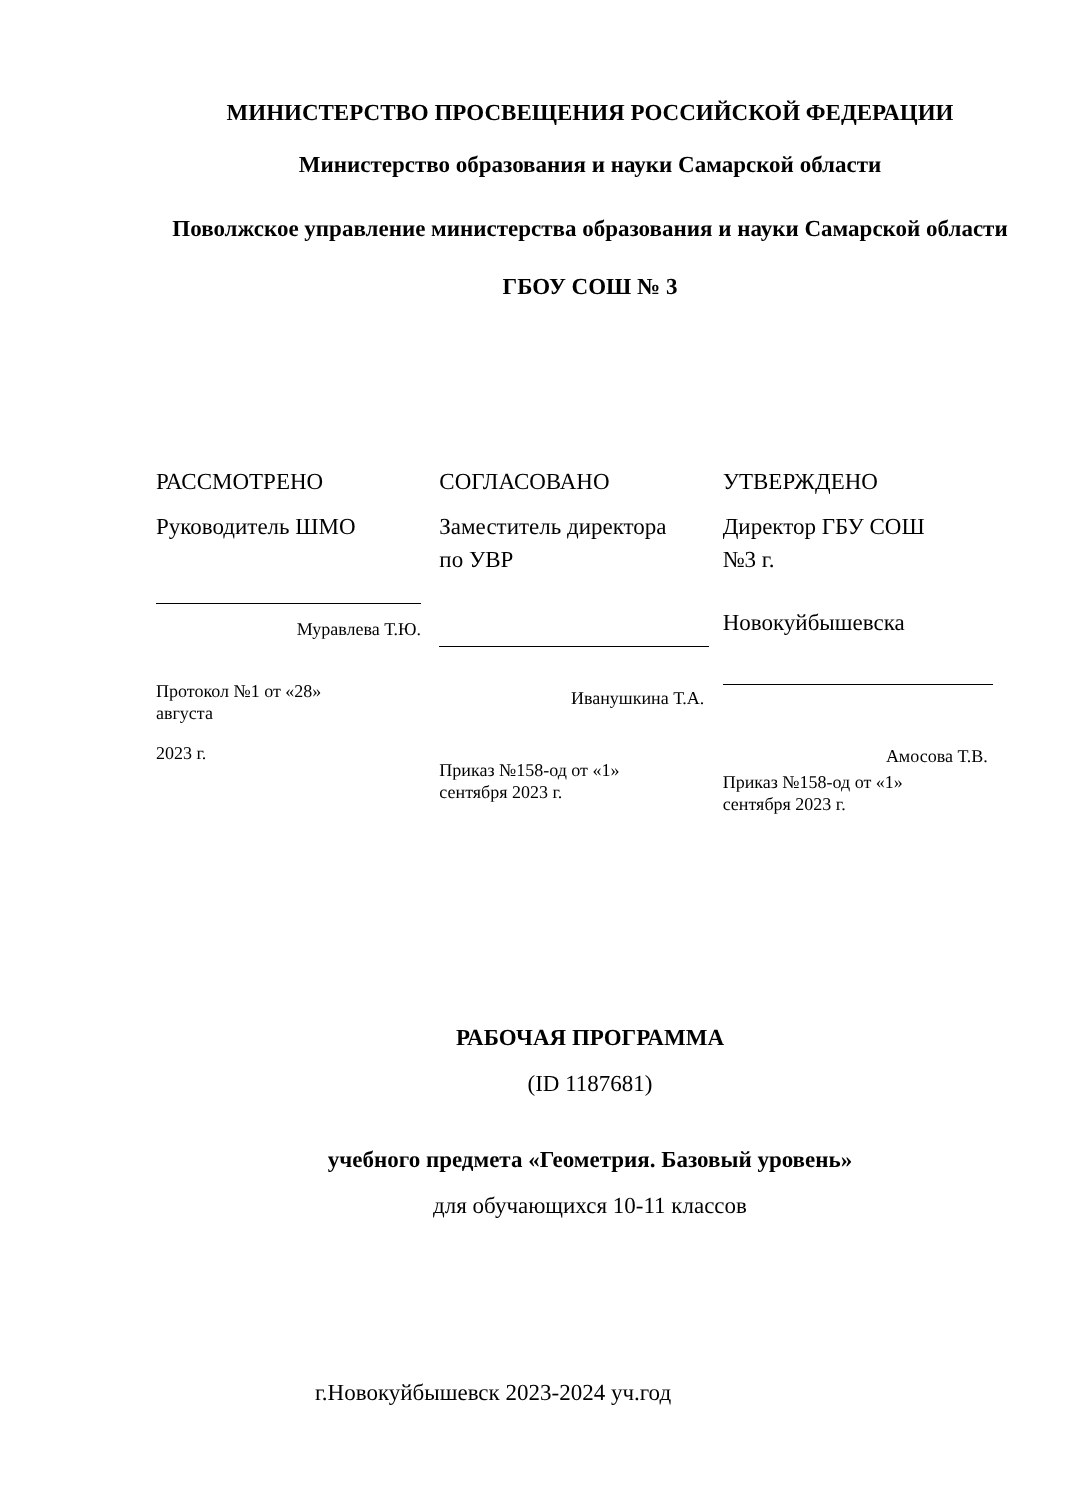МИНИСТЕРСТВО ПРОСВЕЩЕНИЯ РОССИЙСКОЙ ФЕДЕРАЦИИ
Министерство образования и науки Самарской области
Поволжское управление министерства образования и науки Самарской области
ГБОУ СОШ № 3
РАССМОТРЕНО
Руководитель ШМО
Муравлева Т.Ю.
Протокол №1 от «28»
августа
2023 г.
СОГЛАСОВАНО
Заместитель директора
по УВР
Иванушкина Т.А.
Приказ №158-од от «1»
сентября 2023 г.
УТВЕРЖДЕНО
Директор ГБУ СОШ
№3 г.
Новокуйбышевска
Амосова Т.В.
Приказ №158-од от «1»
сентября 2023 г.
РАБОЧАЯ ПРОГРАММА
(ID 1187681)
учебного предмета «Геометрия. Базовый уровень»
для обучающихся 10-11 классов
г.Новокуйбышевск 2023-2024 уч.год